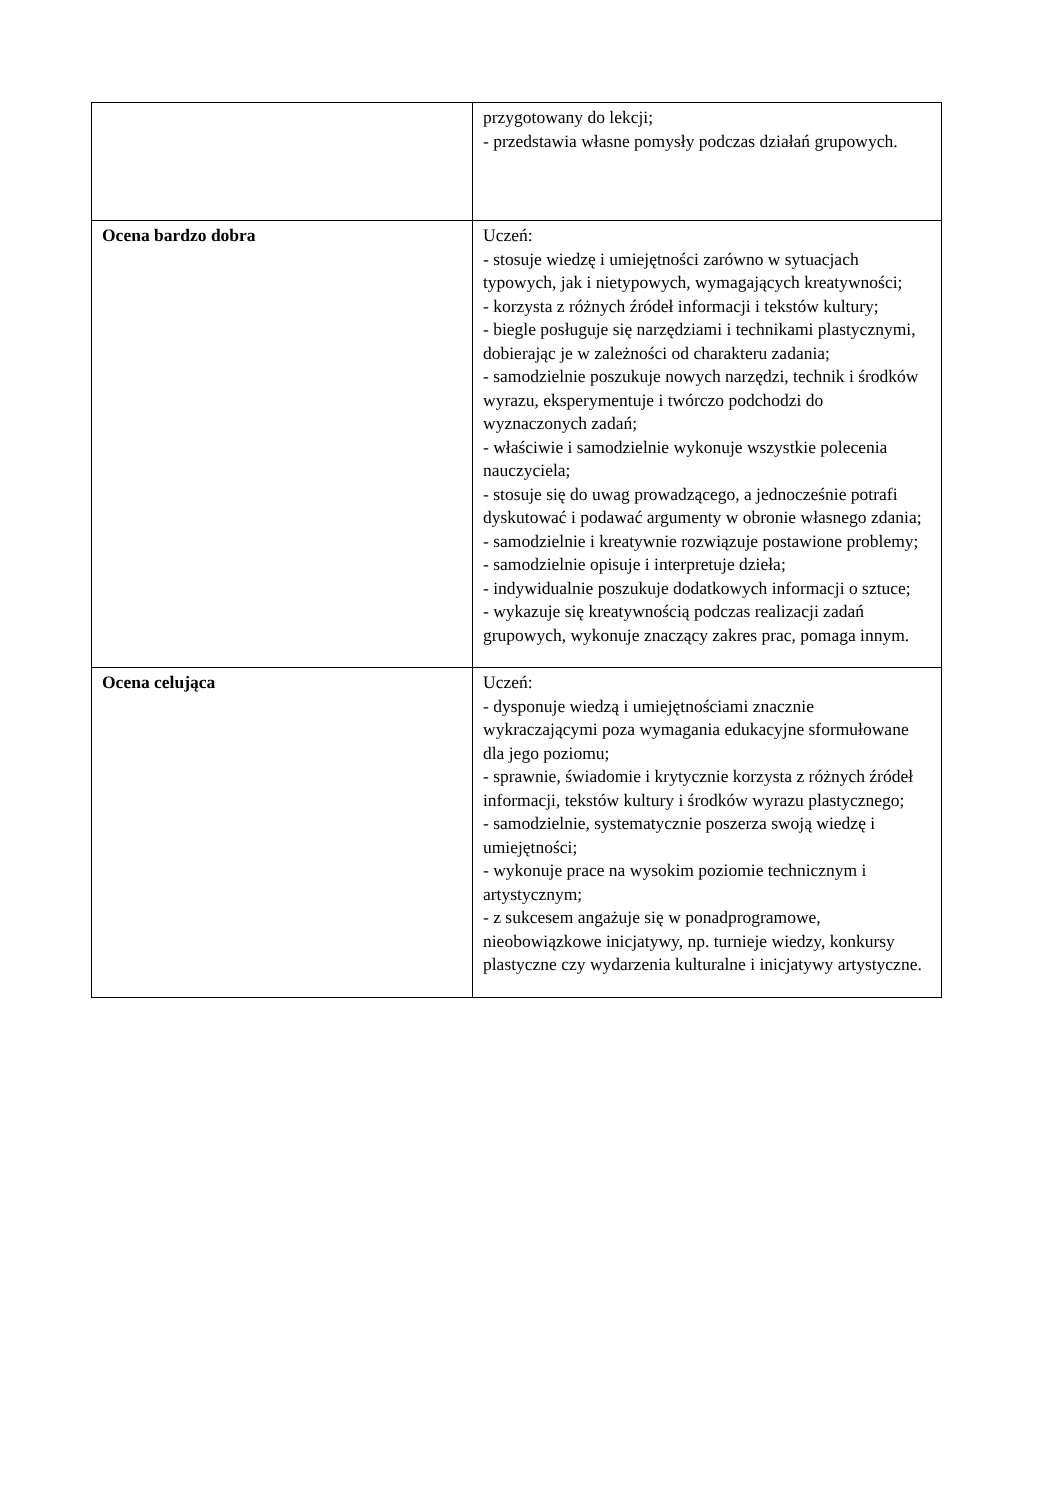| | przygotowany do lekcji; - przedstawia własne pomysły podczas działań grupowych. |
| Ocena bardzo dobra | Uczeń: - stosuje wiedzę i umiejętności zarówno w sytuacjach typowych, jak i nietypowych, wymagających kreatywności; - korzysta z różnych źródeł informacji i tekstów kultury; - biegle posługuje się narzędziami i technikami plastycznymi, dobierając je w zależności od charakteru zadania; - samodzielnie poszukuje nowych narzędzi, technik i środków wyrazu, eksperymentuje i twórczo podchodzi do wyznaczonych zadań; - właściwie i samodzielnie wykonuje wszystkie polecenia nauczyciela; - stosuje się do uwag prowadzącego, a jednocześnie potrafi dyskutować i podawać argumenty w obronie własnego zdania; - samodzielnie i kreatywnie rozwiązuje postawione problemy; - samodzielnie opisuje i interpretuje dzieła; - indywidualnie poszukuje dodatkowych informacji o sztuce; - wykazuje się kreatywnością podczas realizacji zadań grupowych, wykonuje znaczący zakres prac, pomaga innym. |
| Ocena celująca | Uczeń: - dysponuje wiedzą i umiejętnościami znacznie wykraczającymi poza wymagania edukacyjne sformułowane dla jego poziomu; - sprawnie, świadomie i krytycznie korzysta z różnych źródeł informacji, tekstów kultury i środków wyrazu plastycznego; - samodzielnie, systematycznie poszerza swoją wiedzę i umiejętności; - wykonuje prace na wysokim poziomie technicznym i artystycznym; - z sukcesem angażuje się w ponadprogramowe, nieobowiązkowe inicjatywy, np. turnieje wiedzy, konkursy plastyczne czy wydarzenia kulturalne i inicjatywy artystyczne. |